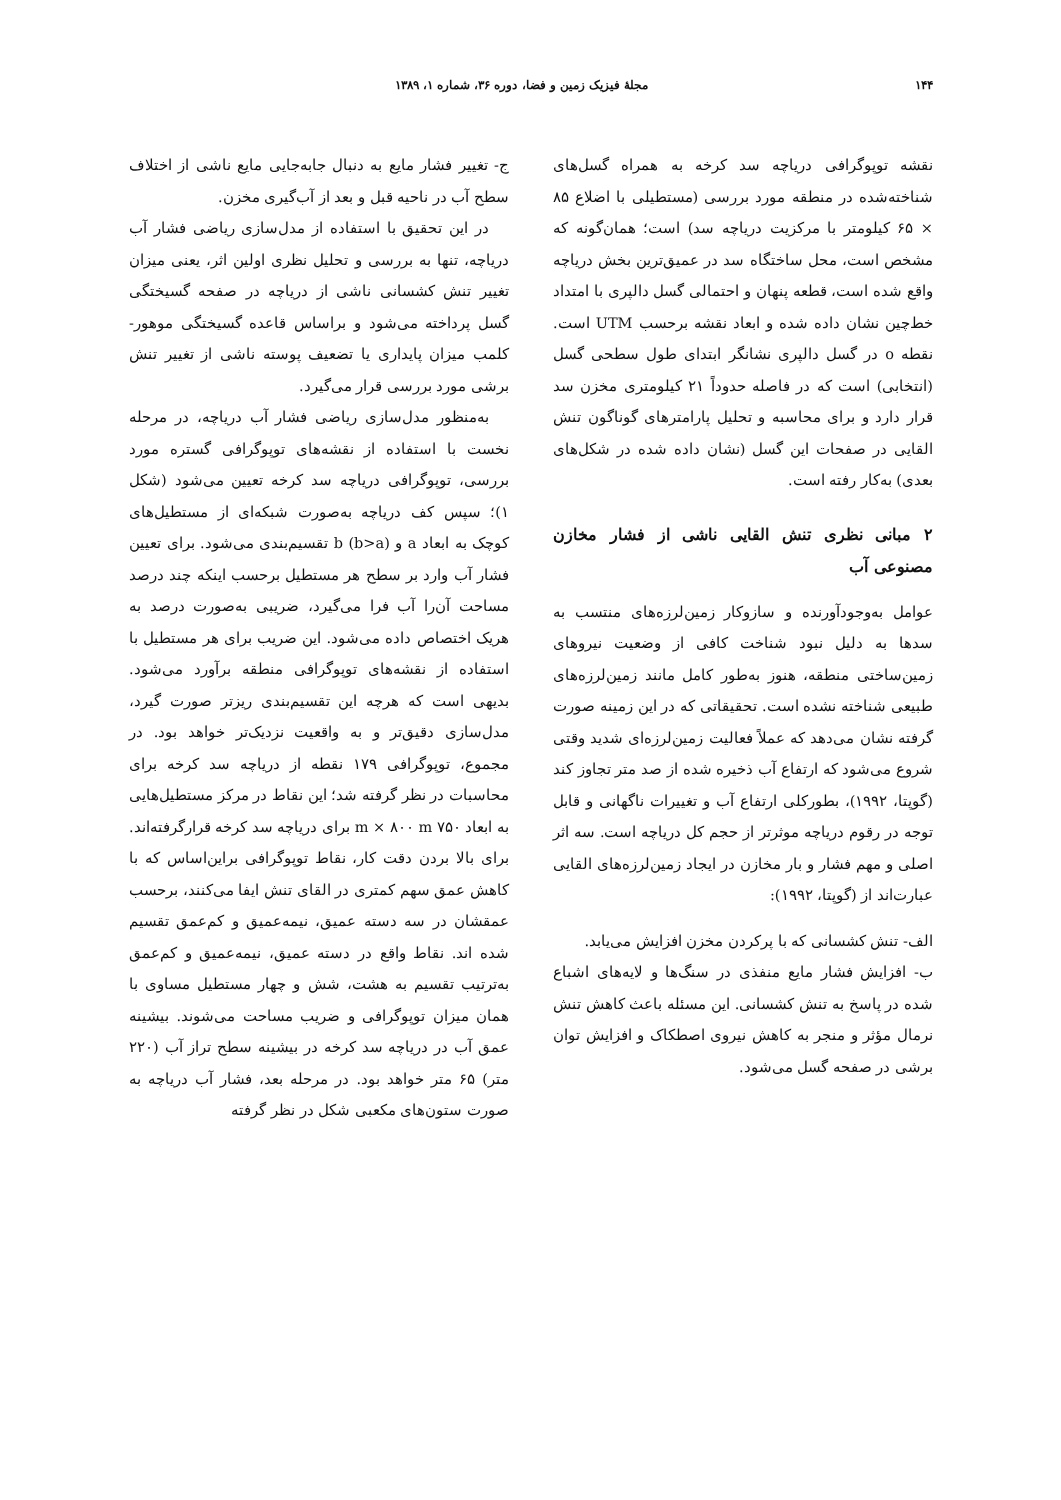۱۴۴ مجلهٔ فیزیک زمین و فضا، دوره ۳۶، شماره ۱، ۱۳۸۹
نقشه توپوگرافی دریاچه سد کرخه به همراه گسل‌های شناخته‌شده در منطقه مورد بررسی (مستطیلی با اضلاع ۸۵ × ۶۵ کیلومتر با مرکزیت دریاچه سد) است؛ همان‌گونه که مشخص است، محل ساختگاه سد در عمیق‌ترین بخش دریاچه واقع شده است، قطعه پنهان و احتمالی گسل دالپری با امتداد خط‌چین نشان داده شده و ابعاد نقشه برحسب UTM است. نقطه o در گسل دالپری نشانگر ابتدای طول سطحی گسل (انتخابی) است که در فاصله حدوداً ۲۱ کیلومتری مخزن سد قرار دارد و برای محاسبه و تحلیل پارامترهای گوناگون تنش القایی در صفحات این گسل (نشان داده شده در شکل‌های بعدی) به‌کار رفته است.
۲ مبانی نظری تنش القایی ناشی از فشار مخازن مصنوعی آب
عوامل به‌وجودآورنده و سازوکار زمین‌لرزه‌های منتسب به سدها به دلیل نبود شناخت کافی از وضعیت نیروهای زمین‌ساختی منطقه، هنوز به‌طور کامل مانند زمین‌لرزه‌های طبیعی شناخته نشده است. تحقیقاتی که در این زمینه صورت گرفته نشان می‌دهد که عملاً فعالیت زمین‌لرزه‌ای شدید وقتی شروع می‌شود که ارتفاع آب ذخیره شده از صد متر تجاوز کند (گوپتا، ۱۹۹۲)، بطورکلی ارتفاع آب و تغییرات ناگهانی و قابل توجه در رقوم دریاچه موثرتر از حجم کل دریاچه است. سه اثر اصلی و مهم فشار و بار مخازن در ایجاد زمین‌لرزه‌های القایی عبارت‌اند از (گوپتا، ۱۹۹۲):
الف- تنش کشسانی که با پرکردن مخزن افزایش می‌یابد.
ب- افزایش فشار مایع منفذی در سنگ‌ها و لایه‌های اشباع شده در پاسخ به تنش کشسانی. این مسئله باعث کاهش تنش نرمال مؤثر و منجر به کاهش نیروی اصطکاک و افزایش توان برشی در صفحه گسل می‌شود.
ج- تغییر فشار مایع به دنبال جابه‌جایی مایع ناشی از اختلاف سطح آب در ناحیه قبل و بعد از آب‌گیری مخزن.
در این تحقیق با استفاده از مدل‌سازی ریاضی فشار آب دریاچه، تنها به بررسی و تحلیل نظری اولین اثر، یعنی میزان تغییر تنش کشسانی ناشی از دریاچه در صفحه گسیختگی گسل پرداخته می‌شود و براساس قاعده گسیختگی موهور-کلمب میزان پایداری یا تضعیف پوسته ناشی از تغییر تنش برشی مورد بررسی قرار می‌گیرد.
به‌منظور مدل‌سازی ریاضی فشار آب دریاچه، در مرحله نخست با استفاده از نقشه‌های توپوگرافی گستره مورد بررسی، توپوگرافی دریاچه سد کرخه تعیین می‌شود (شکل ۱)؛ سپس کف دریاچه به‌صورت شبکه‌ای از مستطیل‌های کوچک به ابعاد a و b (b>a) تقسیم‌بندی می‌شود. برای تعیین فشار آب وارد بر سطح هر مستطیل برحسب اینکه چند درصد مساحت آن‌را آب فرا می‌گیرد، ضریبی به‌صورت درصد به هریک اختصاص داده می‌شود. این ضریب برای هر مستطیل با استفاده از نقشه‌های توپوگرافی منطقه برآورد می‌شود. بدیهی است که هرچه این تقسیم‌بندی ریزتر صورت گیرد، مدل‌سازی دقیق‌تر و به واقعیت نزدیک‌تر خواهد بود. در مجموع، توپوگرافی ۱۷۹ نقطه از دریاچه سد کرخه برای محاسبات در نظر گرفته شد؛ این نقاط در مرکز مستطیل‌هایی به ابعاد ۷۵۰ m × ۸۰۰ m برای دریاچه سد کرخه قرارگرفته‌اند. برای بالا بردن دقت کار، نقاط توپوگرافی براین‌اساس که با کاهش عمق سهم کمتری در القای تنش ایفا می‌کنند، برحسب عمقشان در سه دسته عمیق، نیمه‌عمیق و کم‌عمق تقسیم شده اند. نقاط واقع در دسته عمیق، نیمه‌عمیق و کم‌عمق به‌ترتیب تقسیم به هشت، شش و چهار مستطیل مساوی با همان میزان توپوگرافی و ضریب مساحت می‌شوند. بیشینه عمق آب در دریاچه سد کرخه در بیشینه سطح تراز آب (۲۲۰ متر) ۶۵ متر خواهد بود. در مرحله بعد، فشار آب دریاچه به صورت ستون‌های مکعبی شکل در نظر گرفته